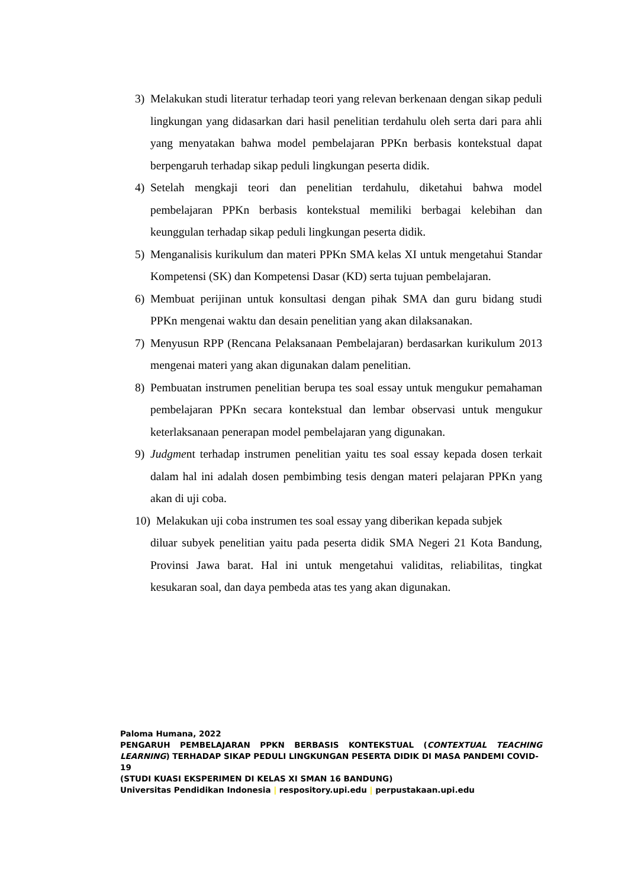3) Melakukan studi literatur terhadap teori yang relevan berkenaan dengan sikap peduli lingkungan yang didasarkan dari hasil penelitian terdahulu oleh serta dari para ahli yang menyatakan bahwa model pembelajaran PPKn berbasis kontekstual dapat berpengaruh terhadap sikap peduli lingkungan peserta didik.
4) Setelah mengkaji teori dan penelitian terdahulu, diketahui bahwa model pembelajaran PPKn berbasis kontekstual memiliki berbagai kelebihan dan keunggulan terhadap sikap peduli lingkungan peserta didik.
5) Menganalisis kurikulum dan materi PPKn SMA kelas XI untuk mengetahui Standar Kompetensi (SK) dan Kompetensi Dasar (KD) serta tujuan pembelajaran.
6) Membuat perijinan untuk konsultasi dengan pihak SMA dan guru bidang studi PPKn mengenai waktu dan desain penelitian yang akan dilaksanakan.
7) Menyusun RPP (Rencana Pelaksanaan Pembelajaran) berdasarkan kurikulum 2013 mengenai materi yang akan digunakan dalam penelitian.
8) Pembuatan instrumen penelitian berupa tes soal essay untuk mengukur pemahaman pembelajaran PPKn secara kontekstual dan lembar observasi untuk mengukur keterlaksanaan penerapan model pembelajaran yang digunakan.
9) Judgment terhadap instrumen penelitian yaitu tes soal essay kepada dosen terkait dalam hal ini adalah dosen pembimbing tesis dengan materi pelajaran PPKn yang akan di uji coba.
10) Melakukan uji coba instrumen tes soal essay yang diberikan kepada subjek
diluar subyek penelitian yaitu pada peserta didik SMA Negeri 21 Kota Bandung, Provinsi Jawa barat. Hal ini untuk mengetahui validitas, reliabilitas, tingkat kesukaran soal, dan daya pembeda atas tes yang akan digunakan.
Paloma Humana, 2022
PENGARUH PEMBELAJARAN PPKN BERBASIS KONTEKSTUAL (CONTEXTUAL TEACHING
LEARNING) TERHADAP SIKAP PEDULI LINGKUNGAN PESERTA DIDIK DI MASA PANDEMI COVID-19
(STUDI KUASI EKSPERIMEN DI KELAS XI SMAN 16 BANDUNG)
Universitas Pendidikan Indonesia | respository.upi.edu | perpustakaan.upi.edu